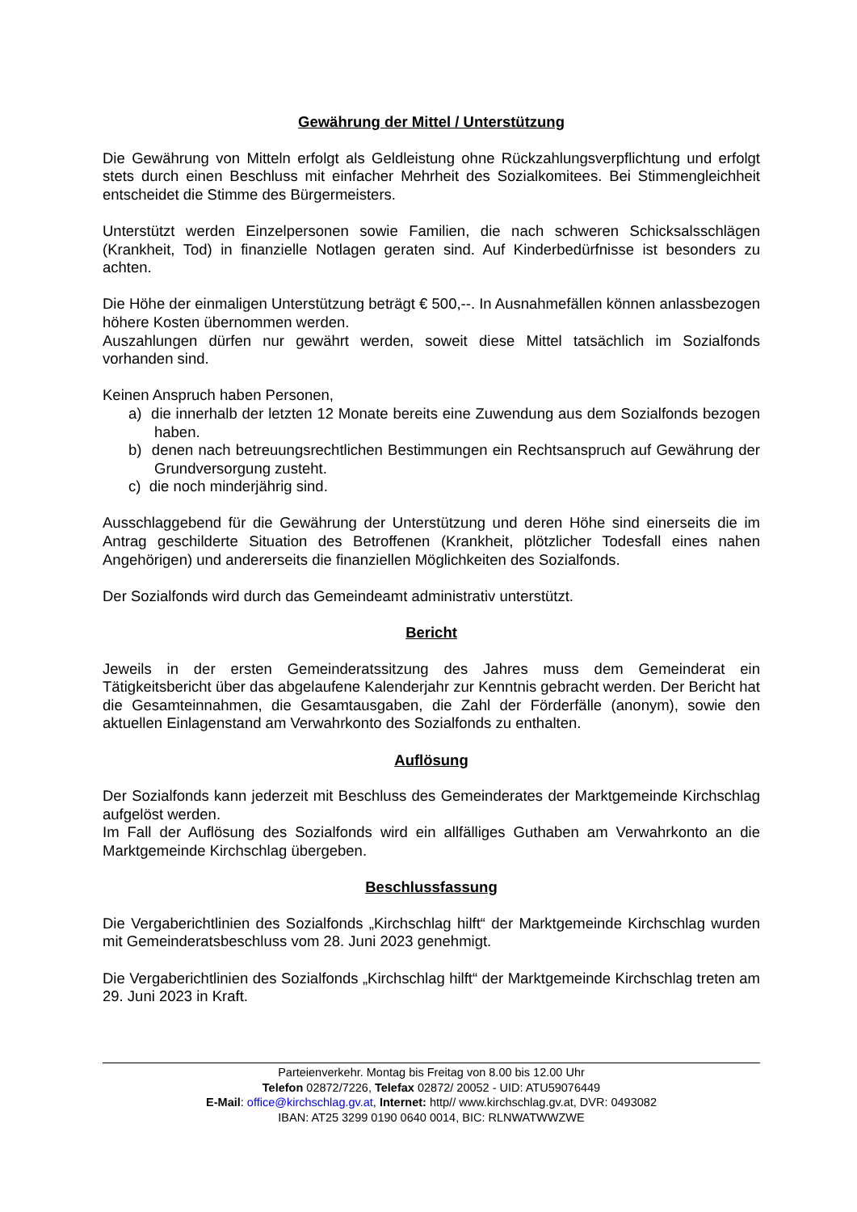Gewährung der Mittel / Unterstützung
Die Gewährung von Mitteln erfolgt als Geldleistung ohne Rückzahlungsverpflichtung und erfolgt stets durch einen Beschluss mit einfacher Mehrheit des Sozialkomitees. Bei Stimmengleichheit entscheidet die Stimme des Bürgermeisters.
Unterstützt werden Einzelpersonen sowie Familien, die nach schweren Schicksalsschlägen (Krankheit, Tod) in finanzielle Notlagen geraten sind. Auf Kinderbedürfnisse ist besonders zu achten.
Die Höhe der einmaligen Unterstützung beträgt € 500,--. In Ausnahmefällen können anlassbezogen höhere Kosten übernommen werden.
Auszahlungen dürfen nur gewährt werden, soweit diese Mittel tatsächlich im Sozialfonds vorhanden sind.
Keinen Anspruch haben Personen,
a) die innerhalb der letzten 12 Monate bereits eine Zuwendung aus dem Sozialfonds bezogen haben.
b) denen nach betreuungsrechtlichen Bestimmungen ein Rechtsanspruch auf Gewährung der Grundversorgung zusteht.
c) die noch minderjährig sind.
Ausschlaggebend für die Gewährung der Unterstützung und deren Höhe sind einerseits die im Antrag geschilderte Situation des Betroffenen (Krankheit, plötzlicher Todesfall eines nahen Angehörigen) und andererseits die finanziellen Möglichkeiten des Sozialfonds.
Der Sozialfonds wird durch das Gemeindeamt administrativ unterstützt.
Bericht
Jeweils in der ersten Gemeinderatssitzung des Jahres muss dem Gemeinderat ein Tätigkeitsbericht über das abgelaufene Kalenderjahr zur Kenntnis gebracht werden. Der Bericht hat die Gesamteinnahmen, die Gesamtausgaben, die Zahl der Förderfälle (anonym), sowie den aktuellen Einlagenstand am Verwahrkonto des Sozialfonds zu enthalten.
Auflösung
Der Sozialfonds kann jederzeit mit Beschluss des Gemeinderates der Marktgemeinde Kirchschlag aufgelöst werden.
Im Fall der Auflösung des Sozialfonds wird ein allfälliges Guthaben am Verwahrkonto an die Marktgemeinde Kirchschlag übergeben.
Beschlussfassung
Die Vergaberichtlinien des Sozialfonds „Kirchschlag hilft“ der Marktgemeinde Kirchschlag wurden mit Gemeinderatsbeschluss vom 28. Juni 2023 genehmigt.
Die Vergaberichtlinien des Sozialfonds „Kirchschlag hilft“ der Marktgemeinde Kirchschlag treten am 29. Juni 2023 in Kraft.
Parteienverkehr. Montag bis Freitag von 8.00 bis 12.00 Uhr
Telefon 02872/7226, Telefax 02872/ 20052 - UID: ATU59076449
E-Mail: office@kirchschlag.gv.at, Internet: http// www.kirchschlag.gv.at, DVR: 0493082
IBAN: AT25 3299 0190 0640 0014, BIC: RLNWATWWZWE